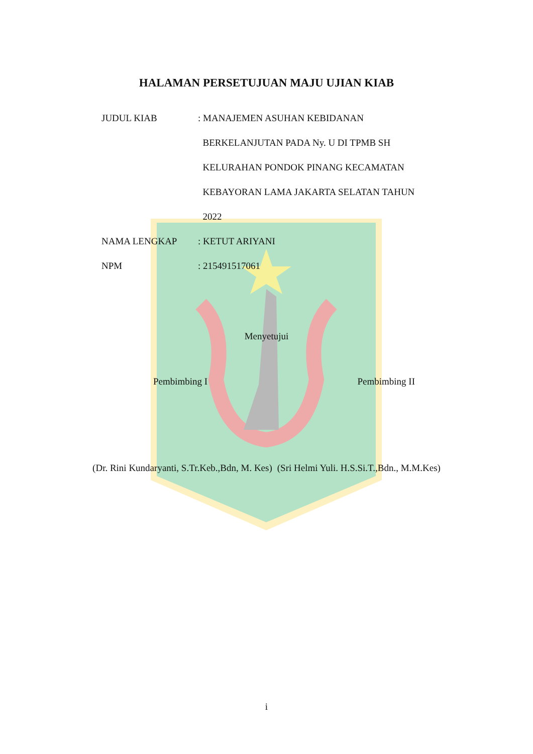HALAMAN PERSETUJUAN MAJU UJIAN KIAB
JUDUL KIAB : MANAJEMEN ASUHAN KEBIDANAN
BERKELANJUTAN PADA Ny. U DI TPMB SH
KELURAHAN PONDOK PINANG KECAMATAN
KEBAYORAN LAMA JAKARTA SELATAN TAHUN
2022
NAMA LENGKAP : KETUT ARIYANI
NPM : 215491517061
Menyetujui
Pembimbing I Pembimbing II
(Dr. Rini Kundaryanti, S.Tr.Keb.,Bdn, M. Kes) (Sri Helmi Yuli. H.S.Si.T.,Bdn., M.M.Kes)
i